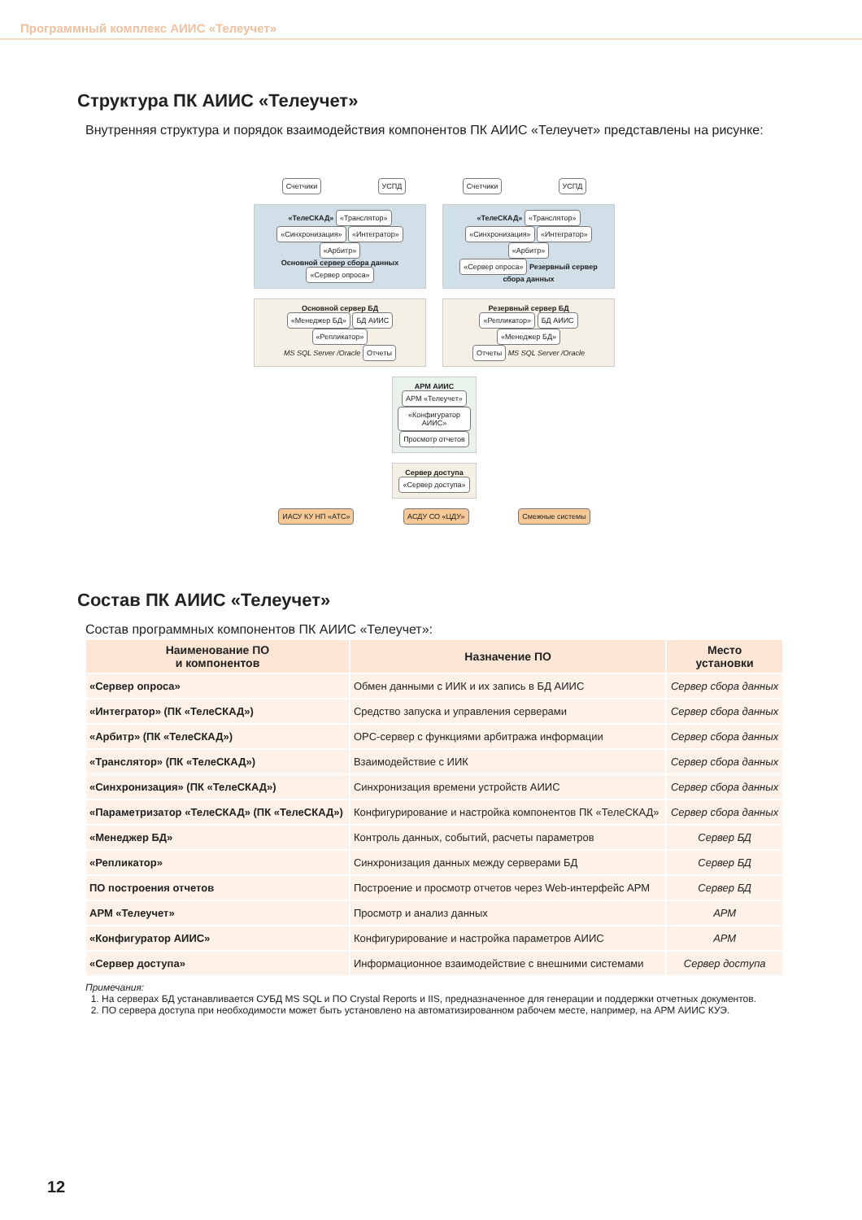Программный комплекс АИИС «Телеучет»
Структура ПК АИИС «Телеучет»
Внутренняя структура и порядок взаимодействия компонентов ПК АИИС «Телеучет» представлены на рисунке:
Счетчики УСПД Счетчики УСПД
«ТелеСКАД» «Транслятор»
«Синхронизация» «Интегратор»
«Арбитр»
Основной сервер сбора данных «Сервер опроса»
«ТелеСКАД» «Транслятор»
«Синхронизация» «Интегратор»
«Арбитр»
«Сервер опроса» Резервный сервер сбора данных
Основной сервер БД
«Менеджер БД» БД АИИС «Репликатор»
MS SQL Server /Oracle Отчеты
Резервный сервер БД
«Репликатор» БД АИИС «Менеджер БД»
Отчеты MS SQL Server /Oracle
АРМ АИИС
АРМ «Телеучет»
«Конфигуратор АИИС»
Просмотр отчетов
Сервер доступа
«Сервер доступа»
ИАСУ КУ НП «АТС» АСДУ СО «ЦДУ» Смежные системы
Состав ПК АИИС «Телеучет»
Состав программных компонентов ПК АИИС «Телеучет»:
| Наименование ПО и компонентов | Назначение ПО | Место установки |
| --- | --- | --- |
| «Сервер опроса» | Обмен данными с ИИК и их запись в БД АИИС | Сервер сбора данных |
| «Интегратор» (ПК «ТелеСКАД») | Средство запуска и управления серверами | Сервер сбора данных |
| «Арбитр» (ПК «ТелеСКАД») | OPC-сервер с функциями арбитража информации | Сервер сбора данных |
| «Транслятор» (ПК «ТелеСКАД») | Взаимодействие с ИИК | Сервер сбора данных |
| «Синхронизация» (ПК «ТелеСКАД») | Синхронизация времени устройств АИИС | Сервер сбора данных |
| «Параметризатор «ТелеСКАД» (ПК «ТелеСКАД») | Конфигурирование и настройка компонентов ПК «ТелеСКАД» | Сервер сбора данных |
| «Менеджер БД» | Контроль данных, событий, расчеты параметров | Сервер БД |
| «Репликатор» | Синхронизация данных между серверами БД | Сервер БД |
| ПО построения отчетов | Построение и просмотр отчетов через Web-интерфейс АРМ | Сервер БД |
| АРМ «Телеучет» | Просмотр и анализ данных | АРМ |
| «Конфигуратор АИИС» | Конфигурирование и настройка параметров АИИС | АРМ |
| «Сервер доступа» | Информационное взаимодействие с внешними системами | Сервер доступа |
Примечания:
1. На серверах БД устанавливается СУБД MS SQL и ПО Crystal Reports и IIS, предназначенное для генерации и поддержки отчетных документов.
2. ПО сервера доступа при необходимости может быть установлено на автоматизированном рабочем месте, например, на АРМ АИИС КУЭ.
12